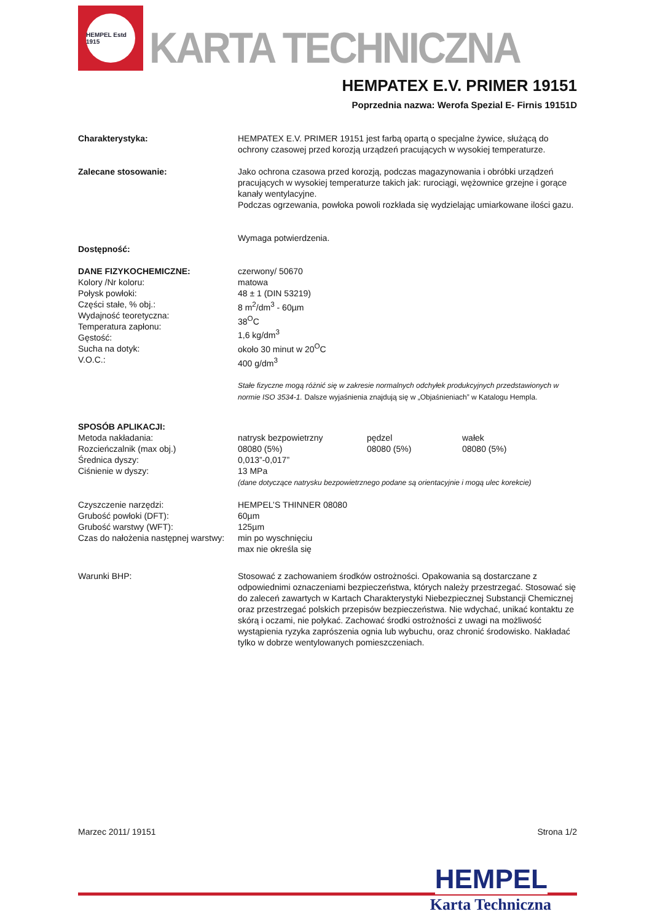HEMPEL Estd 1915
KARTA TECHNICZNA
HEMPATEX E.V. PRIMER 19151
Poprzednia nazwa: Werofa Spezial E- Firnis 19151D
Charakterystyka: HEMPATEX E.V. PRIMER 19151 jest farbą opartą o specjalne żywice, służącą do ochrony czasowej przed korozją urządzeń pracujących w wysokiej temperaturze.
Zalecane stosowanie: Jako ochrona czasowa przed korozją, podczas magazynowania i obróbki urządzeń pracujących w wysokiej temperaturze takich jak: rurociągi, wężownice grzejne i gorące kanały wentylacyjne.
Podczas ogrzewania, powłoka powoli rozkłada się wydzielając umiarkowane ilości gazu.
Dostępność: Wymaga potwierdzenia.
DANE FIZYKOCHEMICZNE:
Kolory /Nr koloru:
Połysk powłoki:
Części stałe, % obj.:
Wydajność teoretyczna:
Temperatura zapłonu:
Gęstość:
Sucha na dotyk:
V.O.C.:
czerwony/ 50670
matowa
48 ± 1 (DIN 53219)
8 m<sup>2</sup>/dm<sup>3</sup> - 60µm
38<sup>O</sup>C
1,6 kg/dm<sup>3</sup>
około 30 minut w 20<sup>O</sup>C
400 g/dm<sup>3</sup>
Stałe fizyczne mogą różnić się w zakresie normalnych odchyłek produkcyjnych przedstawionych w normie ISO 3534-1. Dalsze wyjaśnienia znajdują się w „Objaśnieniach” w Katalogu Hempla.
SPOSÓB APLIKACJI:
Metoda nakładania:
Rozcieńczalnik (max obj.)
Średnica dyszy:
Ciśnienie w dyszy:
natrysk bezpowietrzny
08080 (5%)
0,013”-0,017”
13 MPa pędzel
08080 (5%) wałek
08080 (5%)
(dane dotyczące natrysku bezpowietrznego podane są orientacyjnie i mogą ulec korekcie)
Czyszczenie narzędzi:
Grubość powłoki (DFT):
Grubość warstwy (WFT):
Czas do nałożenia następnej warstwy:
HEMPEL’S THINNER 08080
60µm
125µm
min po wyschnięciu
max nie określa się
Warunki BHP: Stosować z zachowaniem środków ostrożności. Opakowania są dostarczane z odpowiednimi oznaczeniami bezpieczeństwa, których należy przestrzegać. Stosować się do zaleceń zawartych w Kartach Charakterystyki Niebezpiecznej Substancji Chemicznej oraz przestrzegać polskich przepisów bezpieczeństwa. Nie wdychać, unikać kontaktu ze skórą i oczami, nie połykać. Zachować środki ostrożności z uwagi na możliwość wystąpienia ryzyka zaprószenia ognia lub wybuchu, oraz chronić środowisko. Nakładać tylko w dobrze wentylowanych pomieszczeniach.
Marzec 2011/ 19151 Strona 1/2
HEMPEL
Karta Techniczna